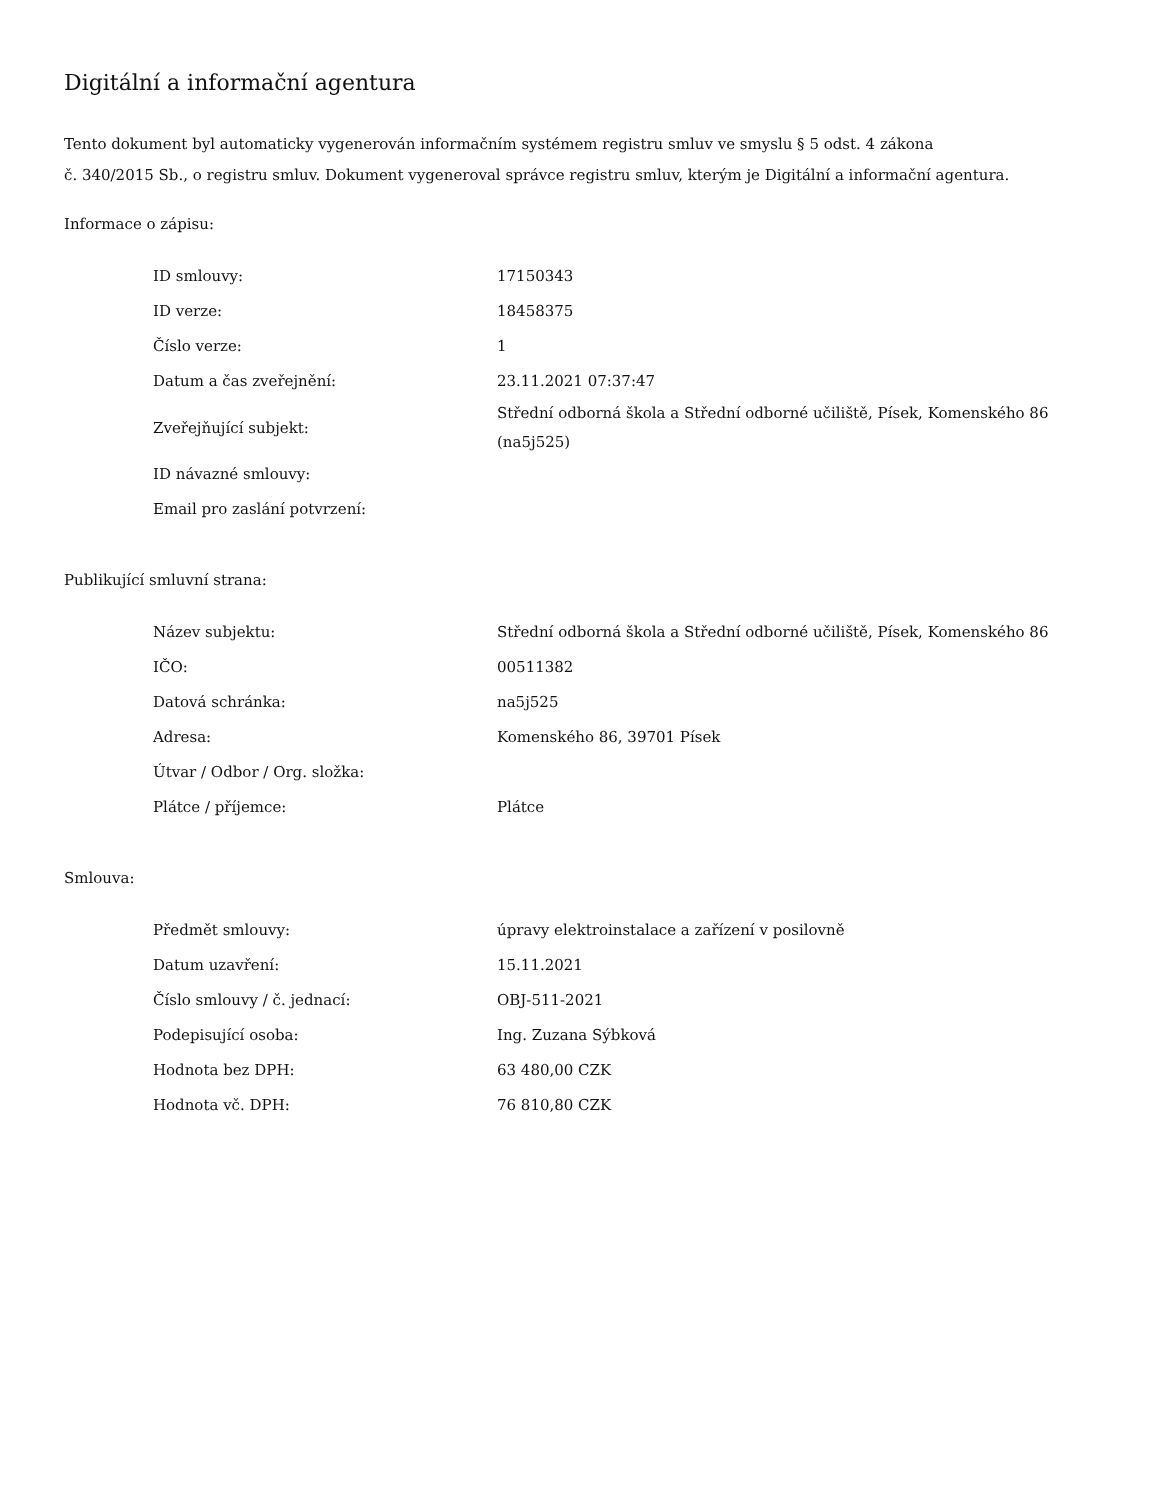Digitální a informační agentura
Tento dokument byl automaticky vygenerován informačním systémem registru smluv ve smyslu § 5 odst. 4 zákona
č. 340/2015 Sb., o registru smluv. Dokument vygeneroval správce registru smluv, kterým je Digitální a informační agentura.
Informace o zápisu:
| ID smlouvy: | 17150343 |
| ID verze: | 18458375 |
| Číslo verze: | 1 |
| Datum a čas zveřejnění: | 23.11.2021 07:37:47 |
| Zveřejňující subjekt: | Střední odborná škola a Střední odborné učiliště, Písek, Komenského 86 (na5j525) |
| ID návazné smlouvy: | |
| Email pro zaslání potvrzení: | |
Publikující smluvní strana:
| Název subjektu: | Střední odborná škola a Střední odborné učiliště, Písek, Komenského 86 |
| IČO: | 00511382 |
| Datová schránka: | na5j525 |
| Adresa: | Komenského 86, 39701 Písek |
| Útvar / Odbor / Org. složka: | |
| Plátce / příjemce: | Plátce |
Smlouva:
| Předmět smlouvy: | úpravy elektroinstalace a zařízení v posilovně |
| Datum uzavření: | 15.11.2021 |
| Číslo smlouvy / č. jednací: | OBJ-511-2021 |
| Podepisující osoba: | Ing. Zuzana Sýbková |
| Hodnota bez DPH: | 63 480,00 CZK |
| Hodnota vč. DPH: | 76 810,80 CZK |